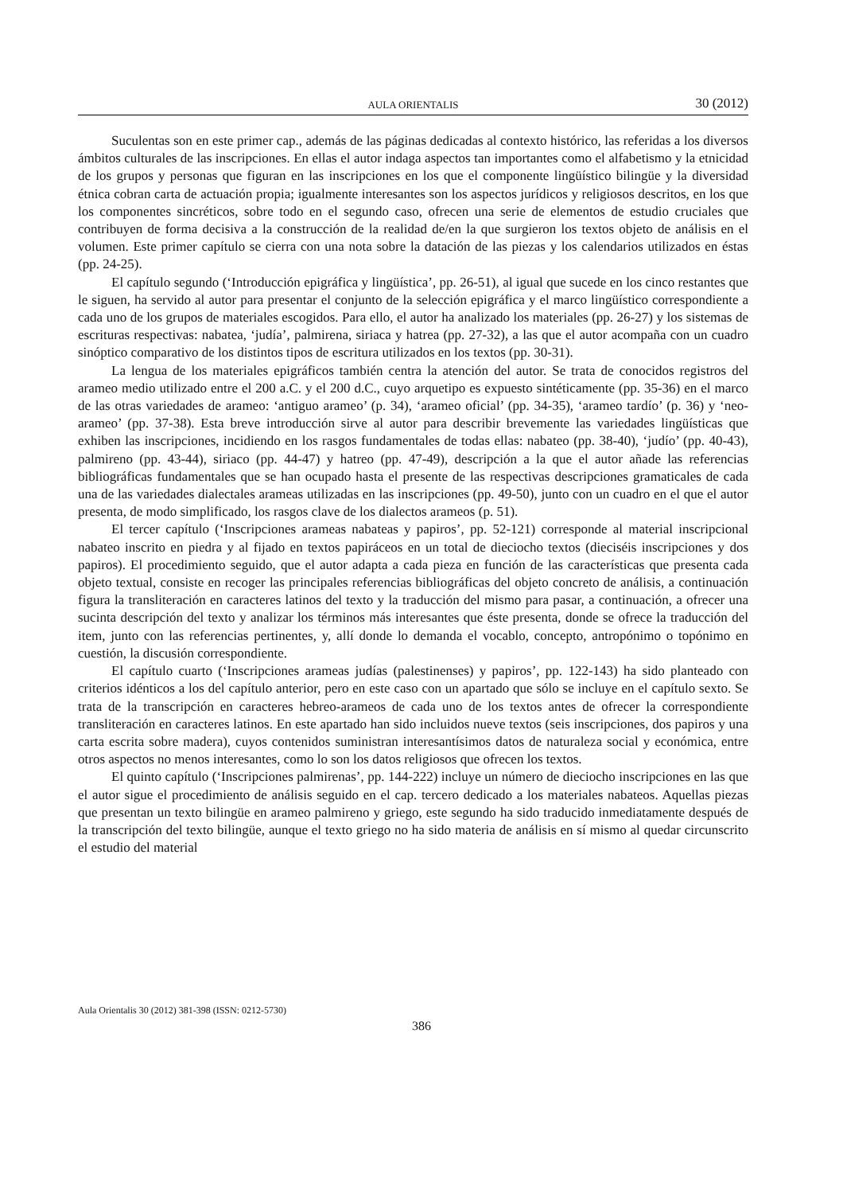AULA ORIENTALIS 30 (2012)
Suculentas son en este primer cap., además de las páginas dedicadas al contexto histórico, las referidas a los diversos ámbitos culturales de las inscripciones. En ellas el autor indaga aspectos tan importantes como el alfabetismo y la etnicidad de los grupos y personas que figuran en las inscripciones en los que el componente lingüístico bilingüe y la diversidad étnica cobran carta de actuación propia; igualmente interesantes son los aspectos jurídicos y religiosos descritos, en los que los componentes sincréticos, sobre todo en el segundo caso, ofrecen una serie de elementos de estudio cruciales que contribuyen de forma decisiva a la construcción de la realidad de/en la que surgieron los textos objeto de análisis en el volumen. Este primer capítulo se cierra con una nota sobre la datación de las piezas y los calendarios utilizados en éstas (pp. 24-25).
El capítulo segundo (‘Introducción epigráfica y lingüística’, pp. 26-51), al igual que sucede en los cinco restantes que le siguen, ha servido al autor para presentar el conjunto de la selección epigráfica y el marco lingüístico correspondiente a cada uno de los grupos de materiales escogidos. Para ello, el autor ha analizado los materiales (pp. 26-27) y los sistemas de escrituras respectivas: nabatea, ‘judía’, palmirena, siriaca y hatrea (pp. 27-32), a las que el autor acompaña con un cuadro sinóptico comparativo de los distintos tipos de escritura utilizados en los textos (pp. 30-31).
La lengua de los materiales epigráficos también centra la atención del autor. Se trata de conocidos registros del arameo medio utilizado entre el 200 a.C. y el 200 d.C., cuyo arquetipo es expuesto sintéticamente (pp. 35-36) en el marco de las otras variedades de arameo: ‘antiguo arameo’ (p. 34), ‘arameo oficial’ (pp. 34-35), ‘arameo tardío’ (p. 36) y ‘neo-arameo’ (pp. 37-38). Esta breve introducción sirve al autor para describir brevemente las variedades lingüísticas que exhiben las inscripciones, incidiendo en los rasgos fundamentales de todas ellas: nabateo (pp. 38-40), ‘judío’ (pp. 40-43), palmireno (pp. 43-44), siriaco (pp. 44-47) y hatreo (pp. 47-49), descripción a la que el autor añade las referencias bibliográficas fundamentales que se han ocupado hasta el presente de las respectivas descripciones gramaticales de cada una de las variedades dialectales arameas utilizadas en las inscripciones (pp. 49-50), junto con un cuadro en el que el autor presenta, de modo simplificado, los rasgos clave de los dialectos arameos (p. 51).
El tercer capítulo (‘Inscripciones arameas nabateas y papiros’, pp. 52-121) corresponde al material inscripcional nabateo inscrito en piedra y al fijado en textos papiráceos en un total de dieciocho textos (dieciséis inscripciones y dos papiros). El procedimiento seguido, que el autor adapta a cada pieza en función de las características que presenta cada objeto textual, consiste en recoger las principales referencias bibliográficas del objeto concreto de análisis, a continuación figura la transliteración en caracteres latinos del texto y la traducción del mismo para pasar, a continuación, a ofrecer una sucinta descripción del texto y analizar los términos más interesantes que éste presenta, donde se ofrece la traducción del item, junto con las referencias pertinentes, y, allí donde lo demanda el vocablo, concepto, antropónimo o topónimo en cuestión, la discusión correspondiente.
El capítulo cuarto (‘Inscripciones arameas judías (palestinenses) y papiros’, pp. 122-143) ha sido planteado con criterios idénticos a los del capítulo anterior, pero en este caso con un apartado que sólo se incluye en el capítulo sexto. Se trata de la transcripción en caracteres hebreo-arameos de cada uno de los textos antes de ofrecer la correspondiente transliteración en caracteres latinos. En este apartado han sido incluidos nueve textos (seis inscripciones, dos papiros y una carta escrita sobre madera), cuyos contenidos suministran interesantísimos datos de naturaleza social y económica, entre otros aspectos no menos interesantes, como lo son los datos religiosos que ofrecen los textos.
El quinto capítulo (‘Inscripciones palmirenas’, pp. 144-222) incluye un número de dieciocho inscripciones en las que el autor sigue el procedimiento de análisis seguido en el cap. tercero dedicado a los materiales nabateos. Aquellas piezas que presentan un texto bilingüe en arameo palmireno y griego, este segundo ha sido traducido inmediatamente después de la transcripción del texto bilingüe, aunque el texto griego no ha sido materia de análisis en sí mismo al quedar circunscrito el estudio del material
Aula Orientalis 30 (2012) 381-398 (ISSN: 0212-5730)
386